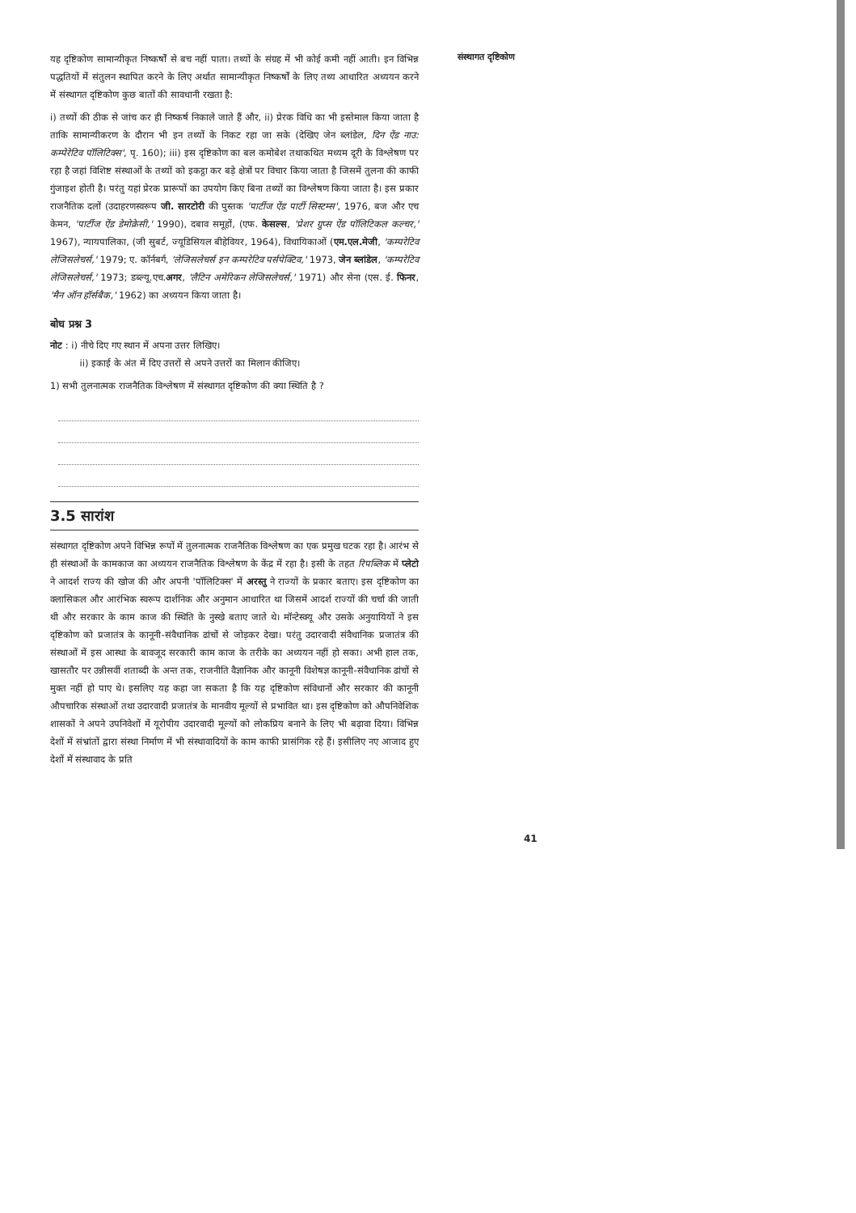संस्थागत दृष्टिकोण
यह दृष्टिकोण सामान्यीकृत निष्कर्षों से बच नहीं पाता। तथ्यों के संग्रह में भी कोई कमी नहीं आती। इन विभिन्न पद्धतियों में संतुलन स्थापित करने के लिए अर्थात सामान्यीकृत निष्कर्षों के लिए तथ्य आधारित अध्ययन करने में संस्थागत दृष्टिकोण कुछ बातों की सावधानी रखता है:
i) तथ्यों की ठीक से जांच कर ही निष्कर्ष निकाले जाते हैं और, ii) प्रेरक विधि का भी इस्तेमाल किया जाता है ताकि सामान्यीकरण के दौरान भी इन तथ्यों के निकट रहा जा सके (देखिए जेन ब्लांडेल, दिन ऐंड नाउ: कम्पेरेटिव पॉलिटिक्स', पृ. 160); iii) इस दृष्टिकोण का बल कमोबेश तथाकथित मध्यम दूरी के विश्लेषण पर रहा है जहां विशिष्ट संस्थाओं के तथ्यों को इकट्ठा कर बड़े क्षेत्रों पर विचार किया जाता है जिसमें तुलना की काफी गुंजाइश होती है। परंतु यहां प्रेरक प्रारूपों का उपयोग किए बिना तथ्यों का विश्लेषण किया जाता है। इस प्रकार राजनैतिक दलों (उदाहरणस्वरूप जी. सारटोरी की पुस्तक 'पार्टीज ऐंड पार्टी सिस्टम्स', 1976, बज और एच केमन, 'पार्टीज ऐंड डेमोक्रेसी,' 1990), दबाव समूहों, (एफ. केसल्स, 'प्रेशर ग्रुप्स ऐंड पॉलिटिकल कल्चर,' 1967), न्यायपालिका, (जी सुबर्ट, ज्यूडिसियल बीहेवियर, 1964), विधायिकाओं (एम.एल.मेजी, 'कम्परेटिव लेजिसलेचर्स,' 1979; ए. कॉर्नबर्ग, 'लेजिसलेचर्स इन कम्परेटिव पर्सपेक्टिव,' 1973, जेन ब्लांडेल, 'कम्परेटिव लेजिसलेचर्स,' 1973; डब्ल्यू.एच.अगर, 'लैटिन अमेरिकन लेजिसलेचर्स,' 1971) और सेना (एस. ई. फिनर, 'मैन ऑन हॉर्सबैक,' 1962) का अध्ययन किया जाता है।
बोध प्रश्न 3
नोट : i) नीचे दिए गए स्थान में अपना उत्तर लिखिए।
ii) इकाई के अंत में दिए उत्तरों से अपने उत्तरों का मिलान कीजिए।
1) सभी तुलनात्मक राजनैतिक विश्लेषण में संस्थागत दृष्टिकोण की क्या स्थिति है ?
3.5 सारांश
संस्थागत दृष्टिकोण अपने विभिन्न रूपों में तुलनात्मक राजनैतिक विश्लेषण का एक प्रमुख घटक रहा है। आरंभ से ही संस्थाओं के कामकाज का अध्ययन राजनैतिक विश्लेषण के केंद्र में रहा है। इसी के तहत रिपब्लिक में प्लेटो ने आदर्श राज्य की खोज की और अपनी 'पॉलिटिक्स' में अरस्तु ने राज्यों के प्रकार बताए। इस दृष्टिकोण का क्लासिकल और आरंभिक स्वरूप दार्शनिक और अनुमान आधारित था जिसमें आदर्श राज्यों की चर्चा की जाती थी और सरकार के काम काज की स्थिति के नुस्खे बताए जाते थे। मॉन्टेस्क्यू और उसके अनुयायियों ने इस दृष्टिकोण को प्रजातंत्र के कानूनी-संवैधानिक ढांचों से जोड़कर देखा। परंतु उदारवादी संवैधानिक प्रजातंत्र की संस्थाओं में इस आस्था के बावजूद सरकारी काम काज के तरीके का अध्ययन नहीं हो सका। अभी हाल तक, खासतौर पर उन्नीसवीं शताब्दी के अन्त तक, राजनीति वैज्ञानिक और कानूनी विशेषज्ञ कानूनी-संवैधानिक ढांचों से मुक्त नहीं हो पाए थे। इसलिए यह कहा जा सकता है कि यह दृष्टिकोण संविधानों और सरकार की कानूनी औपचारिक संस्थाओं तथा उदारवादी प्रजातंत्र के मानवीय मूल्यों से प्रभावित था। इस दृष्टिकोण को औपनिवेशिक शासकों ने अपने उपनिवेशों में यूरोपीय उदारवादी मूल्यों को लोकप्रिय बनाने के लिए भी बढ़ावा दिया। विभिन्न देशों में संभ्रांतों द्वारा संस्था निर्माण में भी संस्थावादियों के काम काफी प्रासंगिक रहे हैं। इसीलिए नए आजाद हुए देशों में संस्थावाद के प्रति
41